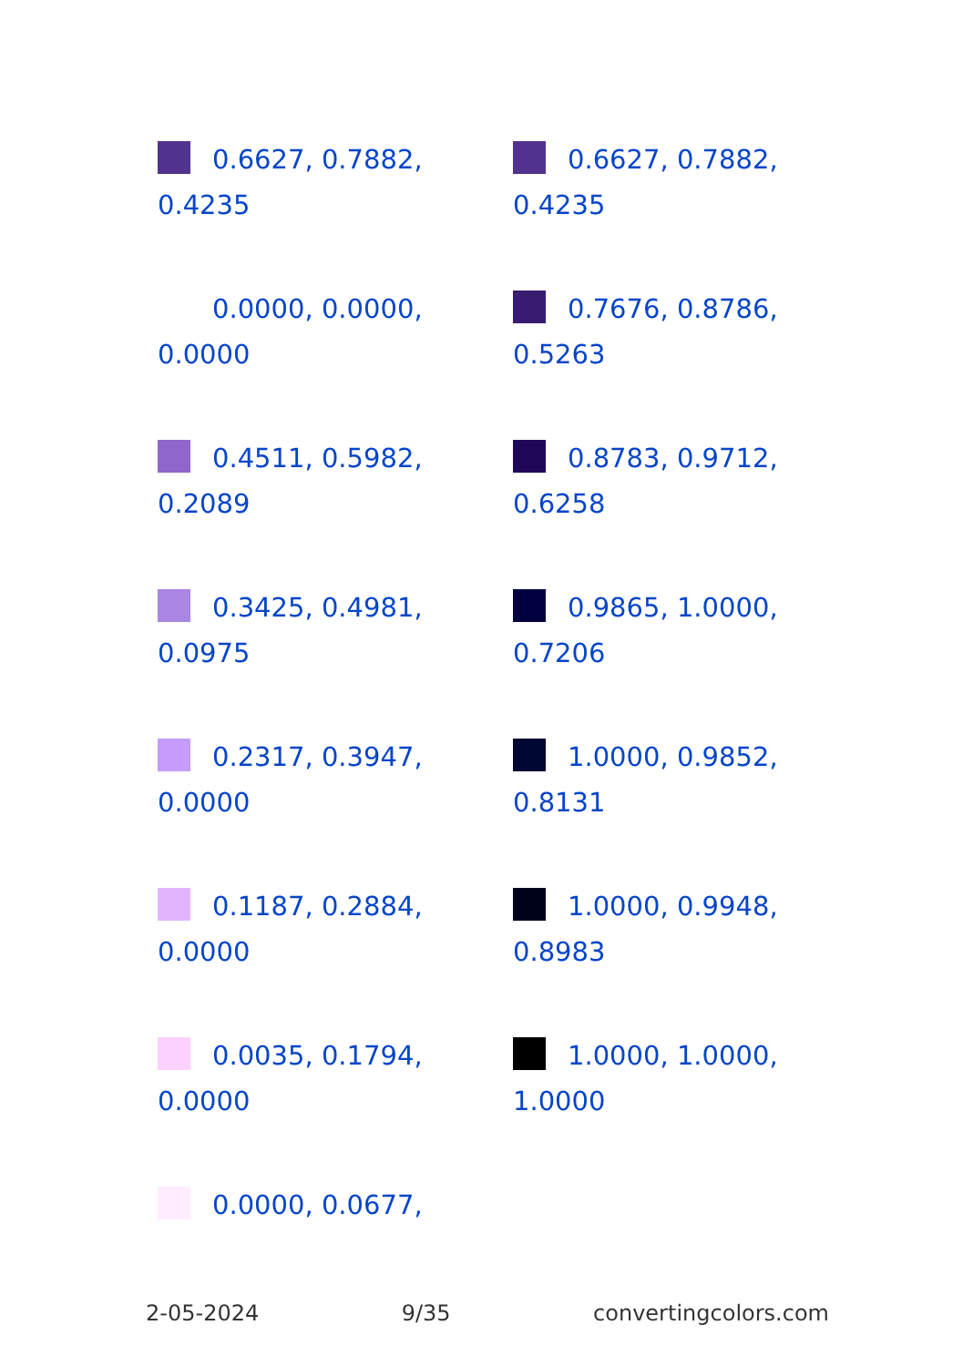0.6627, 0.7882,
0.4235
0.6627, 0.7882,
0.4235
0.0000, 0.0000,
0.0000
0.7676, 0.8786,
0.5263
0.4511, 0.5982,
0.2089
0.8783, 0.9712,
0.6258
0.3425, 0.4981,
0.0975
0.9865, 1.0000,
0.7206
0.2317, 0.3947,
0.0000
1.0000, 0.9852,
0.8131
0.1187, 0.2884,
0.0000
1.0000, 0.9948,
0.8983
0.0035, 0.1794,
0.0000
1.0000, 1.0000,
1.0000
0.0000, 0.0677,
2-05-2024 9/35 convertingcolors.com